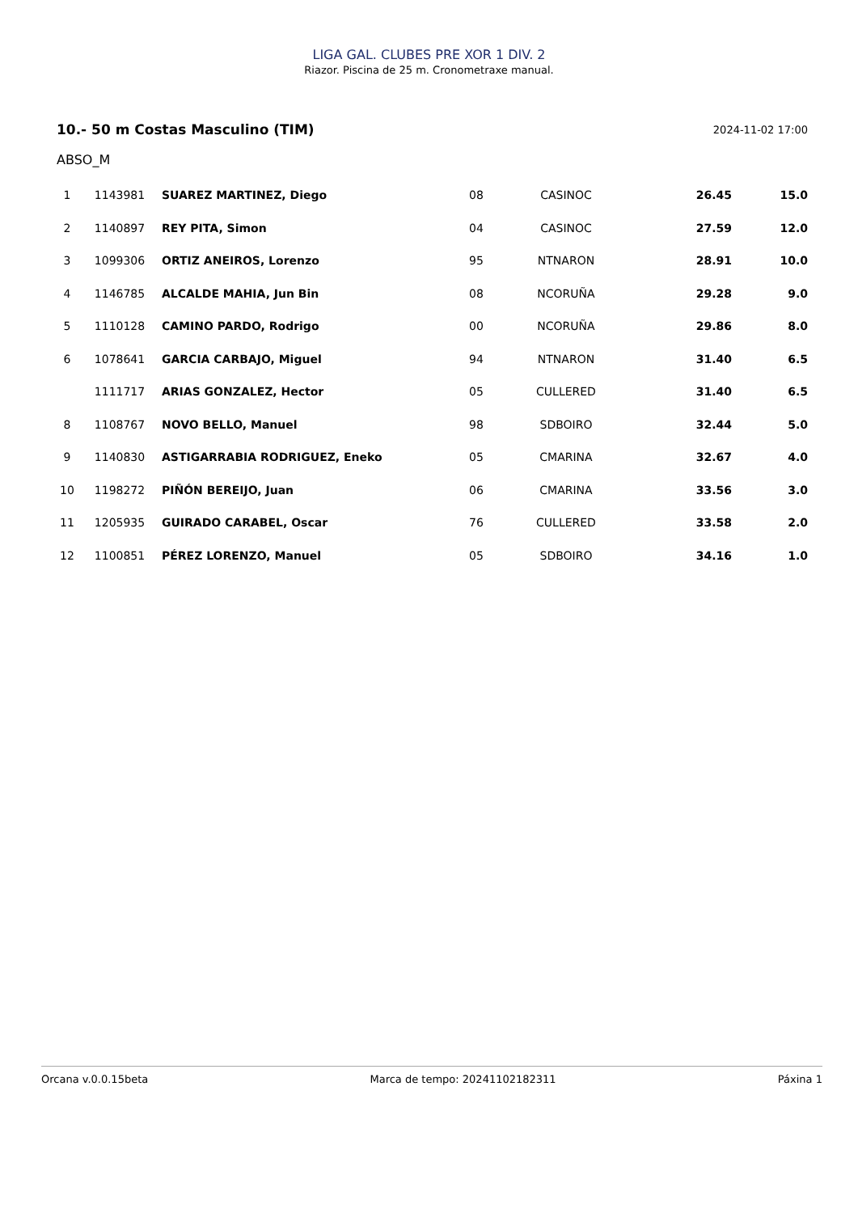LIGA GAL. CLUBES PRE XOR 1 DIV. 2
Riazor. Piscina de 25 m. Cronometraxe manual.
10.- 50 m Costas Masculino (TIM) 2024-11-02 17:00
ABSO_M
| 1 | 1143981 | SUAREZ MARTINEZ, Diego | 08 | CASINOC | 26.45 | 15.0 |
| 2 | 1140897 | REY PITA, Simon | 04 | CASINOC | 27.59 | 12.0 |
| 3 | 1099306 | ORTIZ ANEIROS, Lorenzo | 95 | NTNARON | 28.91 | 10.0 |
| 4 | 1146785 | ALCALDE MAHIA, Jun Bin | 08 | NCORUÑA | 29.28 | 9.0 |
| 5 | 1110128 | CAMINO PARDO, Rodrigo | 00 | NCORUÑA | 29.86 | 8.0 |
| 6 | 1078641 | GARCIA CARBAJO, Miguel | 94 | NTNARON | 31.40 | 6.5 |
| | 1111717 | ARIAS GONZALEZ, Hector | 05 | CULLERED | 31.40 | 6.5 |
| 8 | 1108767 | NOVO BELLO, Manuel | 98 | SDBOIRO | 32.44 | 5.0 |
| 9 | 1140830 | ASTIGARRABIA RODRIGUEZ, Eneko | 05 | CMARINA | 32.67 | 4.0 |
| 10 | 1198272 | PIÑÓN BEREIJO, Juan | 06 | CMARINA | 33.56 | 3.0 |
| 11 | 1205935 | GUIRADO CARABEL, Oscar | 76 | CULLERED | 33.58 | 2.0 |
| 12 | 1100851 | PÉREZ LORENZO, Manuel | 05 | SDBOIRO | 34.16 | 1.0 |
Orcana v.0.0.15beta Marca de tempo: 20241102182311 Páxina 1